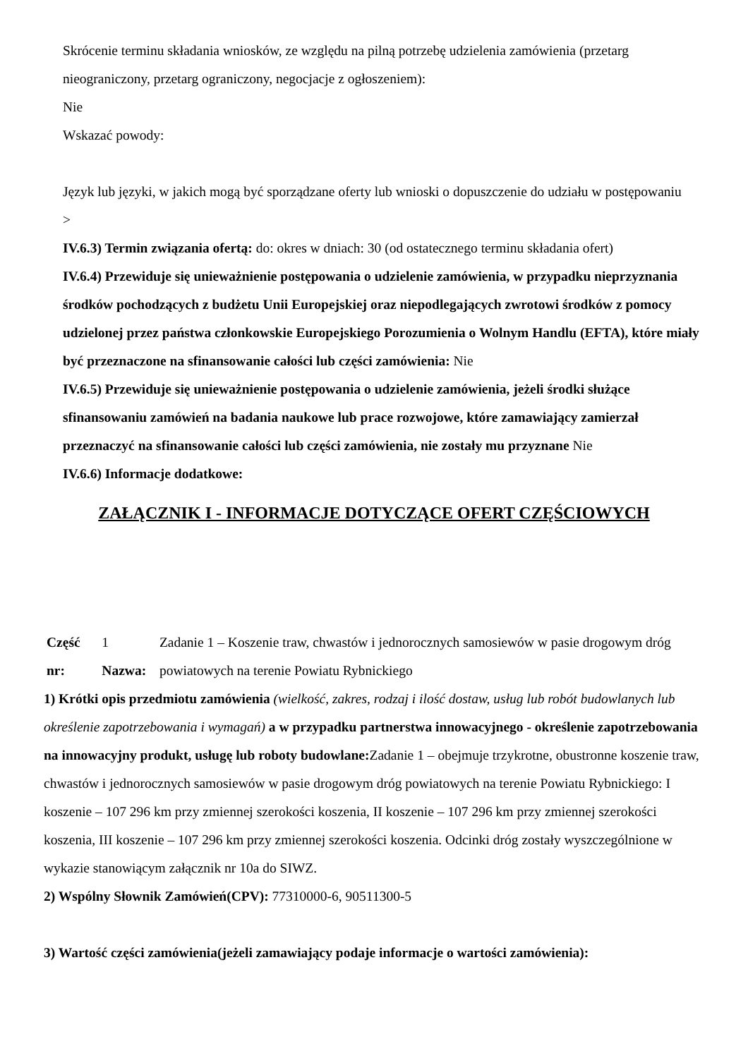Skrócenie terminu składania wniosków, ze względu na pilną potrzebę udzielenia zamówienia (przetarg nieograniczony, przetarg ograniczony, negocjacje z ogłoszeniem):
Nie
Wskazać powody:
Język lub języki, w jakich mogą być sporządzane oferty lub wnioski o dopuszczenie do udziału w postępowaniu
>
IV.6.3) Termin związania ofertą: do: okres w dniach: 30 (od ostatecznego terminu składania ofert)
IV.6.4) Przewiduje się unieważnienie postępowania o udzielenie zamówienia, w przypadku nieprzyznania środków pochodzących z budżetu Unii Europejskiej oraz niepodlegających zwrotowi środków z pomocy udzielonej przez państwa członkowskie Europejskiego Porozumienia o Wolnym Handlu (EFTA), które miały być przeznaczone na sfinansowanie całości lub części zamówienia: Nie
IV.6.5) Przewiduje się unieważnienie postępowania o udzielenie zamówienia, jeżeli środki służące sfinansowaniu zamówień na badania naukowe lub prace rozwojowe, które zamawiający zamierzał przeznaczyć na sfinansowanie całości lub części zamówienia, nie zostały mu przyznane Nie
IV.6.6) Informacje dodatkowe:
ZAŁĄCZNIK I - INFORMACJE DOTYCZĄCE OFERT CZĘŚCIOWYCH
| Część nr: | 1 Nazwa: | Zadanie 1 – Koszenie traw, chwastów i jednorocznych samosiewów w pasie drogowym dróg powiatowych na terenie Powiatu Rybnickiego |
1) Krótki opis przedmiotu zamówienia (wielkość, zakres, rodzaj i ilość dostaw, usług lub robót budowlanych lub określenie zapotrzebowania i wymagań) a w przypadku partnerstwa innowacyjnego - określenie zapotrzebowania na innowacyjny produkt, usługę lub roboty budowlane: Zadanie 1 – obejmuje trzykrotne, obustronne koszenie traw, chwastów i jednorocznych samosiewów w pasie drogowym dróg powiatowych na terenie Powiatu Rybnickiego: I koszenie – 107 296 km przy zmiennej szerokości koszenia, II koszenie – 107 296 km przy zmiennej szerokości koszenia, III koszenie – 107 296 km przy zmiennej szerokości koszenia. Odcinki dróg zostały wyszczególnione w wykazie stanowiącym załącznik nr 10a do SIWZ.
2) Wspólny Słownik Zamówień(CPV): 77310000-6, 90511300-5
3) Wartość części zamówienia(jeżeli zamawiający podaje informacje o wartości zamówienia):